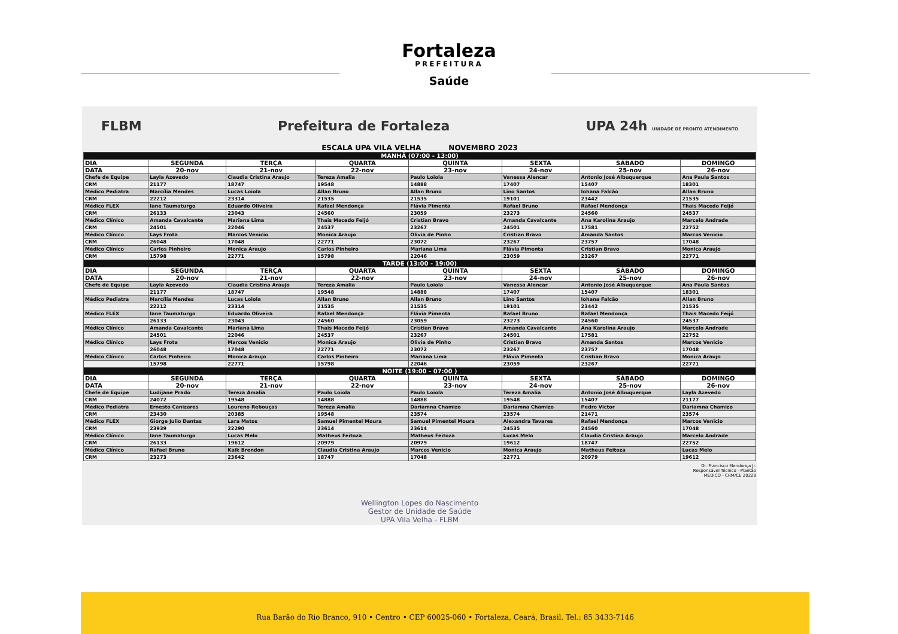Fortaleza
PREFEITURA
Saúde
FLBM Prefeitura de Fortaleza UPA 24h UNIDADE DE PRONTO ATENDIMENTO
ESCALA UPA VILA VELHA NOVEMBRO 2023
| MANHÃ (07:00 - 13:00) | | | | | | | |
| DIA | SEGUNDA | TERÇA | QUARTA | QUINTA | SEXTA | SÁBADO | DOMINGO |
| DATA | 20-nov | 21-nov | 22-nov | 23-nov | 24-nov | 25-nov | 26-nov |
| Chefe de Equipe | Layla Azevedo | Claudia Cristina Araujo | Tereza Amalia | Paulo Loiola | Vanessa Alencar | Antonio José Albuquerque | Ana Paula Santos |
| CRM | 21177 | 18747 | 19548 | 14888 | 17407 | 15407 | 18301 |
| Médico Pediatra | Marcília Mendes | Lucas Loiola | Allan Bruno | Allan Bruno | Lino Santos | Iohana Falcão | Allan Bruno |
| CRM | 22212 | 23314 | 21535 | 21535 | 19101 | 23442 | 21535 |
| Médico FLEX | Iane Taumaturgo | Eduardo Oliveira | Rafael Mendonça | Flávia Pimenta | Rafael Bruno | Rafael Mendonça | Thais Macedo Feijó |
| CRM | 26133 | 23043 | 24560 | 23059 | 23273 | 24560 | 24537 |
| Médico Clínico | Amanda Cavalcante | Mariana Lima | Thais Macedo Feijó | Cristian Bravo | Amanda Cavalcante | Ana Karolina Araujo | Marcelo Andrade |
| CRM | 24501 | 22046 | 24537 | 23267 | 24501 | 17581 | 22752 |
| Médico Clínico | Lays Frota | Marcos Venicio | Monica Araujo | Olivia de Pinho | Cristian Bravo | Amanda Santos | Marcos Venicio |
| CRM | 26048 | 17048 | 22771 | 23072 | 23267 | 23757 | 17048 |
| Médico Clínico | Carlos Pinheiro | Monica Araujo | Carlos Pinheiro | Mariana Lima | Flávia Pimenta | Cristian Bravo | Monica Araujo |
| CRM | 15798 | 22771 | 15798 | 22046 | 23059 | 23267 | 22771 |
| TARDE (13:00 - 19:00) | | | | | | | |
| DIA | SEGUNDA | TERÇA | QUARTA | QUINTA | SEXTA | SÁBADO | DOMINGO |
| DATA | 20-nov | 21-nov | 22-nov | 23-nov | 24-nov | 25-nov | 26-nov |
| Chefe de Equipe | Layla Azevedo | Claudia Cristina Araujo | Tereza Amalia | Paulo Loiola | Vanessa Alencar | Antonio José Albuquerque | Ana Paula Santos |
| | 21177 | 18747 | 19548 | 14888 | 17407 | 15407 | 18301 |
| Médico Pediatra | Marcília Mendes | Lucas Loiola | Allan Bruno | Allan Bruno | Lino Santos | Iohana Falcão | Allan Bruno |
| | 22212 | 23314 | 21535 | 21535 | 19101 | 23442 | 21535 |
| Médico FLEX | Iane Taumaturgo | Eduardo Oliveira | Rafael Mendonça | Flávia Pimenta | Rafael Bruno | Rafael Mendonça | Thais Macedo Feijó |
| | 26133 | 23043 | 24560 | 23059 | 23273 | 24560 | 24537 |
| Médico Clínico | Amanda Cavalcante | Mariana Lima | Thais Macedo Feijó | Cristian Bravo | Amanda Cavalcante | Ana Karolina Araujo | Marcelo Andrade |
| | 24501 | 22046 | 24537 | 23267 | 24501 | 17581 | 22752 |
| Médico Clínico | Lays Frota | Marcos Venicio | Monica Araujo | Olivia de Pinho | Cristian Bravo | Amanda Santos | Marcos Venicio |
| | 26048 | 17048 | 22771 | 23072 | 23267 | 23757 | 17048 |
| Médico Clínico | Carlos Pinheiro | Monica Araujo | Carlos Pinheiro | Mariana Lima | Flávia Pimenta | Cristian Bravo | Monica Araujo |
| | 15798 | 22771 | 15798 | 22046 | 23059 | 23267 | 22771 |
| NOITE (19:00 - 07:00 ) | | | | | | | |
| DIA | SEGUNDA | TERÇA | QUARTA | QUINTA | SEXTA | SÁBADO | DOMINGO |
| DATA | 20-nov | 21-nov | 22-nov | 23-nov | 24-nov | 25-nov | 26-nov |
| Chefe de Equipe | Ludijane Prado | Tereza Amalia | Paulo Loiola | Paulo Loiola | Tereza Amalia | Antonio José Albuquerque | Layla Azevedo |
| CRM | 24072 | 19548 | 14888 | 14888 | 19548 | 15407 | 21177 |
| Médico Pediatra | Ernesto Canizares | Loureno Rebouças | Tereza Amalia | Dariamna Chamizo | Dariamna Chamizo | Pedro Victor | Dariamna Chamizo |
| CRM | 23430 | 20385 | 19548 | 23574 | 23574 | 21471 | 23574 |
| Médico FLEX | Giorge Julio Dantas | Lara Matos | Samuel Pimentel Moura | Samuel Pimentel Moura | Alexandra Tavares | Rafael Mendonça | Marcos Venicio |
| CRM | 23939 | 22290 | 23614 | 23614 | 24535 | 24560 | 17048 |
| Médico Clínico | Iane Taumaturgo | Lucas Melo | Matheus Feitoza | Matheus Feitoza | Lucas Melo | Claudia Cristina Araujo | Marcelo Andrade |
| CRM | 26133 | 19612 | 20979 | 20979 | 19612 | 18747 | 22752 |
| Médico Clínico | Rafael Bruno | Kaik Brendon | Claudia Cristina Araujo | Marcos Venicio | Monica Araujo | Matheus Feitoza | Lucas Melo |
| CRM | 23273 | 23642 | 18747 | 17048 | 22771 | 20979 | 19612 |
Dr. Francisco Mendonça Jr.
Responsável Técnico - Plantão
MÉDICO - CRM/CE 20228
Wellington Lopes do Nascimento
Gestor de Unidade de Saúde
UPA Vila Velha - FLBM
Rua Barão do Rio Branco, 910 • Centro • CEP 60025-060 • Fortaleza, Ceará, Brasil. Tel.: 85 3433-7146